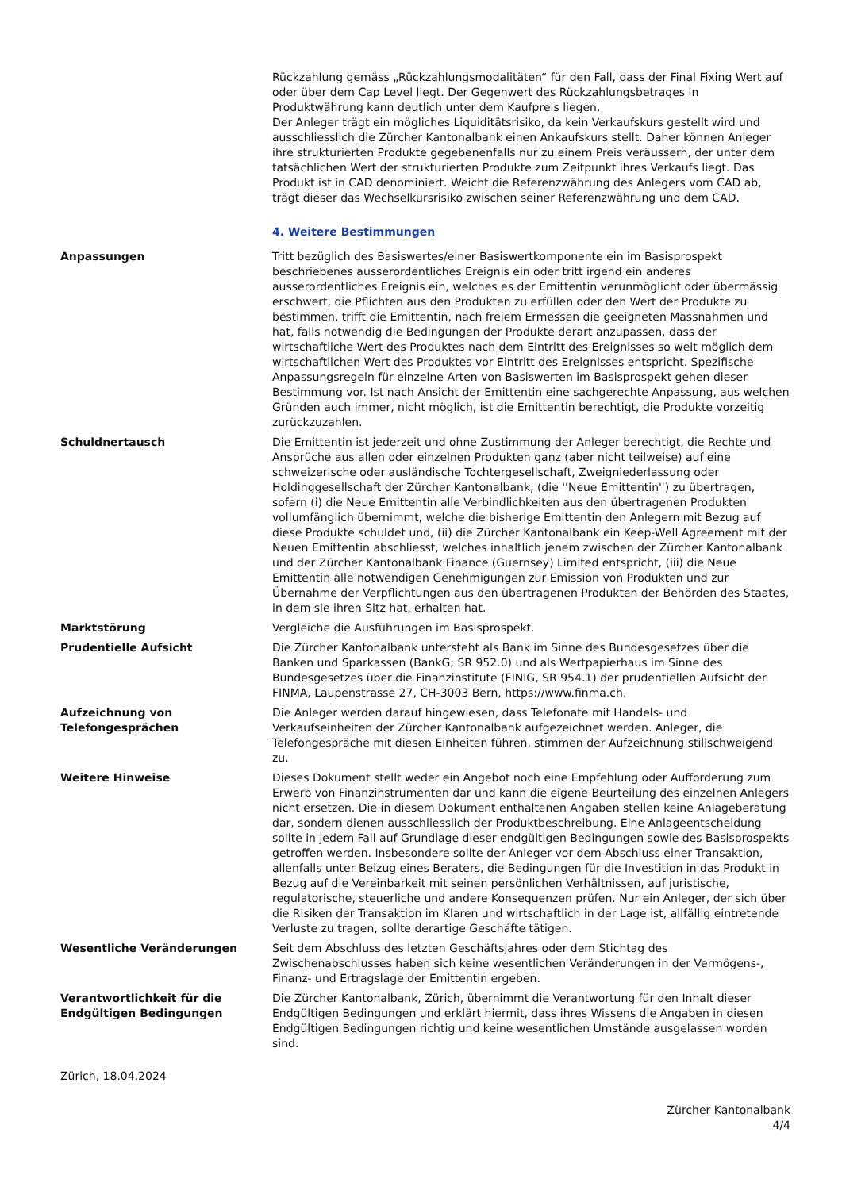Rückzahlung gemäss „Rückzahlungsmodalitäten“ für den Fall, dass der Final Fixing Wert auf oder über dem Cap Level liegt. Der Gegenwert des Rückzahlungsbetrages in Produktwährung kann deutlich unter dem Kaufpreis liegen.
Der Anleger trägt ein mögliches Liquiditätsrisiko, da kein Verkaufskurs gestellt wird und ausschliesslich die Zürcher Kantonalbank einen Ankaufskurs stellt. Daher können Anleger ihre strukturierten Produkte gegebenenfalls nur zu einem Preis veräussern, der unter dem tatsächlichen Wert der strukturierten Produkte zum Zeitpunkt ihres Verkaufs liegt. Das Produkt ist in CAD denominiert. Weicht die Referenzwährung des Anlegers vom CAD ab, trägt dieser das Wechselkursrisiko zwischen seiner Referenzwährung und dem CAD.
4. Weitere Bestimmungen
Anpassungen Tritt bezüglich des Basiswertes/einer Basiswertkomponente ein im Basisprospekt beschriebenes ausserordentliches Ereignis ein oder tritt irgend ein anderes ausserordentliches Ereignis ein, welches es der Emittentin verunmöglicht oder übermässig erschwert, die Pflichten aus den Produkten zu erfüllen oder den Wert der Produkte zu bestimmen, trifft die Emittentin, nach freiem Ermessen die geeigneten Massnahmen und hat, falls notwendig die Bedingungen der Produkte derart anzupassen, dass der wirtschaftliche Wert des Produktes nach dem Eintritt des Ereignisses so weit möglich dem wirtschaftlichen Wert des Produktes vor Eintritt des Ereignisses entspricht. Spezifische Anpassungsregeln für einzelne Arten von Basiswerten im Basisprospekt gehen dieser Bestimmung vor. Ist nach Ansicht der Emittentin eine sachgerechte Anpassung, aus welchen Gründen auch immer, nicht möglich, ist die Emittentin berechtigt, die Produkte vorzeitig zurückzuzahlen.
Schuldnertausch Die Emittentin ist jederzeit und ohne Zustimmung der Anleger berechtigt, die Rechte und Ansprüche aus allen oder einzelnen Produkten ganz (aber nicht teilweise) auf eine schweizerische oder ausländische Tochtergesellschaft, Zweigniederlassung oder Holdinggesellschaft der Zürcher Kantonalbank, (die ''Neue Emittentin'') zu übertragen, sofern (i) die Neue Emittentin alle Verbindlichkeiten aus den übertragenen Produkten vollumfänglich übernimmt, welche die bisherige Emittentin den Anlegern mit Bezug auf diese Produkte schuldet und, (ii) die Zürcher Kantonalbank ein Keep-Well Agreement mit der Neuen Emittentin abschliesst, welches inhaltlich jenem zwischen der Zürcher Kantonalbank und der Zürcher Kantonalbank Finance (Guernsey) Limited entspricht, (iii) die Neue Emittentin alle notwendigen Genehmigungen zur Emission von Produkten und zur Übernahme der Verpflichtungen aus den übertragenen Produkten der Behörden des Staates, in dem sie ihren Sitz hat, erhalten hat.
Marktstörung Vergleiche die Ausführungen im Basisprospekt.
Prudentielle Aufsicht Die Zürcher Kantonalbank untersteht als Bank im Sinne des Bundesgesetzes über die Banken und Sparkassen (BankG; SR 952.0) und als Wertpapierhaus im Sinne des Bundesgesetzes über die Finanzinstitute (FINIG, SR 954.1) der prudentiellen Aufsicht der FINMA, Laupenstrasse 27, CH-3003 Bern, https://www.finma.ch.
Aufzeichnung von Telefongesprächen
Die Anleger werden darauf hingewiesen, dass Telefonate mit Handels- und Verkaufseinheiten der Zürcher Kantonalbank aufgezeichnet werden. Anleger, die Telefongespräche mit diesen Einheiten führen, stimmen der Aufzeichnung stillschweigend zu.
Weitere Hinweise Dieses Dokument stellt weder ein Angebot noch eine Empfehlung oder Aufforderung zum Erwerb von Finanzinstrumenten dar und kann die eigene Beurteilung des einzelnen Anlegers nicht ersetzen. Die in diesem Dokument enthaltenen Angaben stellen keine Anlageberatung dar, sondern dienen ausschliesslich der Produktbeschreibung. Eine Anlageentscheidung sollte in jedem Fall auf Grundlage dieser endgültigen Bedingungen sowie des Basisprospekts getroffen werden. Insbesondere sollte der Anleger vor dem Abschluss einer Transaktion, allenfalls unter Beizug eines Beraters, die Bedingungen für die Investition in das Produkt in Bezug auf die Vereinbarkeit mit seinen persönlichen Verhältnissen, auf juristische, regulatorische, steuerliche und andere Konsequenzen prüfen. Nur ein Anleger, der sich über die Risiken der Transaktion im Klaren und wirtschaftlich in der Lage ist, allfällig eintretende Verluste zu tragen, sollte derartige Geschäfte tätigen.
Wesentliche Veränderungen Seit dem Abschluss des letzten Geschäftsjahres oder dem Stichtag des Zwischenabschlusses haben sich keine wesentlichen Veränderungen in der Vermögens-, Finanz- und Ertragslage der Emittentin ergeben.
Verantwortlichkeit für die Endgültigen Bedingungen
Die Zürcher Kantonalbank, Zürich, übernimmt die Verantwortung für den Inhalt dieser Endgültigen Bedingungen und erklärt hiermit, dass ihres Wissens die Angaben in diesen Endgültigen Bedingungen richtig und keine wesentlichen Umstände ausgelassen worden sind.
Zürich, 18.04.2024
Zürcher Kantonalbank
4/4